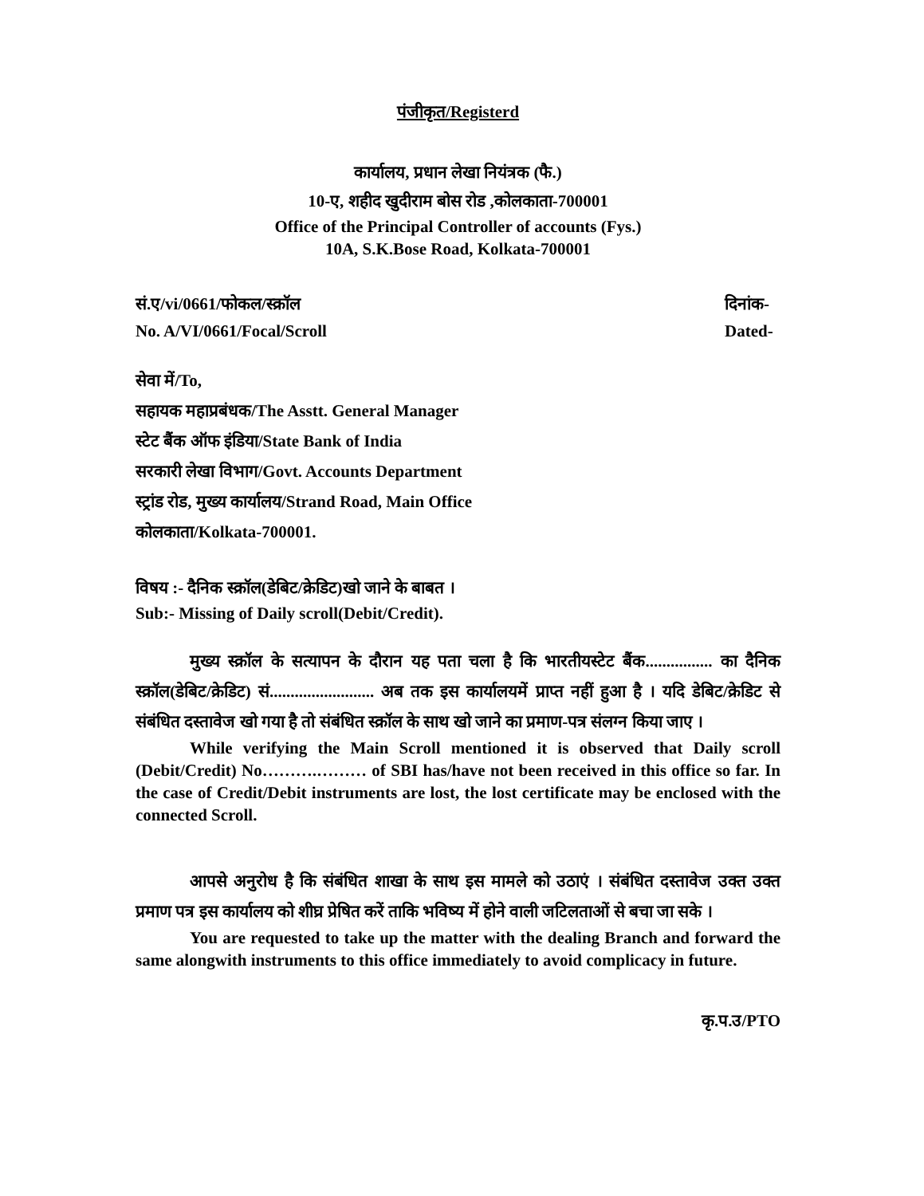पंजीकृत/Registerd
कार्यालय, प्रधान लेखा नियंत्रक (फै.)
10-ए, शहीद खुदीराम बोस रोड ,कोलकाता-700001
Office of the Principal Controller of accounts (Fys.)
10A, S.K.Bose Road, Kolkata-700001
सं.ए/vi/0661/फोकल/स्क्रॉल दिनांक-
No. A/VI/0661/Focal/Scroll Dated-
सेवा में/To,
सहायक महाप्रबंधक/The Asstt. General Manager
स्टेट बैंक ऑफ इंडिया/State Bank of India
सरकारी लेखा विभाग/Govt. Accounts Department
स्ट्रांड रोड, मुख्य कार्यालय/Strand Road, Main Office
कोलकाता/Kolkata-700001.
विषय :- दैनिक स्क्रॉल(डेबिट/क्रेडिट)खो जाने के बाबत ।
Sub:- Missing of Daily scroll(Debit/Credit).
मुख्य स्क्रॉल के सत्यापन के दौरान यह पता चला है कि भारतीयस्टेट बैंक................ का दैनिक स्क्रॉल(डेबिट/क्रेडिट) सं......................... अब तक इस कार्यालयमें प्राप्त नहीं हुआ है । यदि डेबिट/क्रेडिट से संबंधित दस्तावेज खो गया है तो संबंधित स्क्रॉल के साथ खो जाने का प्रमाण-पत्र संलग्न किया जाए ।
While verifying the Main Scroll mentioned it is observed that Daily scroll (Debit/Credit) No……….……… of SBI has/have not been received in this office so far. In the case of Credit/Debit instruments are lost, the lost certificate may be enclosed with the connected Scroll.
आपसे अनुरोध है कि संबंधित शाखा के साथ इस मामले को उठाएं । संबंधित दस्तावेज उक्त उक्त प्रमाण पत्र इस कार्यालय को शीघ्र प्रेषित करें ताकि भविष्य में होने वाली जटिलताओं से बचा जा सके ।
You are requested to take up the matter with the dealing Branch and forward the same alongwith instruments to this office immediately to avoid complicacy in future.
कृ.प.उ/PTO